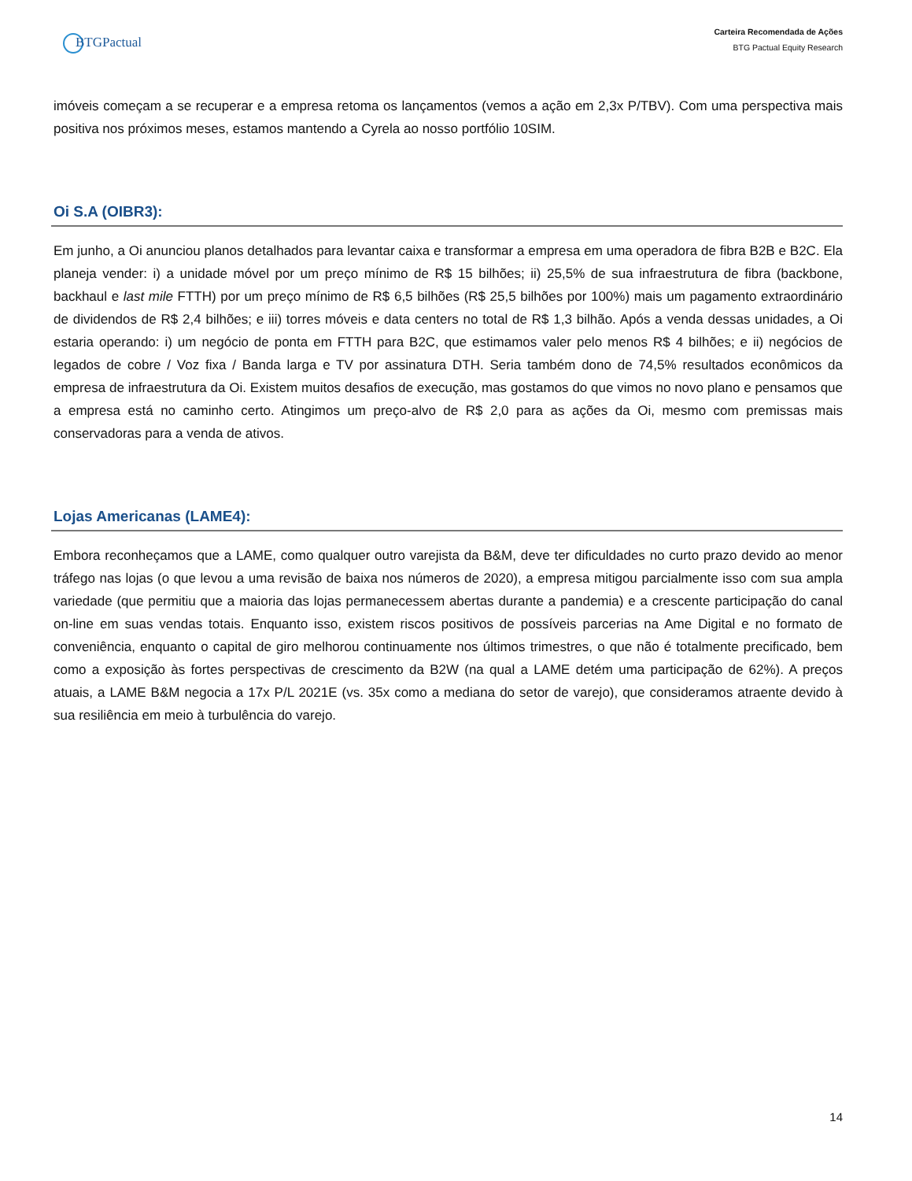BTGPactual
Carteira Recomendada de Ações
BTG Pactual Equity Research
imóveis começam a se recuperar e a empresa retoma os lançamentos (vemos a ação em 2,3x P/TBV). Com uma perspectiva mais positiva nos próximos meses, estamos mantendo a Cyrela ao nosso portfólio 10SIM.
Oi S.A (OIBR3):
Em junho, a Oi anunciou planos detalhados para levantar caixa e transformar a empresa em uma operadora de fibra B2B e B2C. Ela planeja vender: i) a unidade móvel por um preço mínimo de R$ 15 bilhões; ii) 25,5% de sua infraestrutura de fibra (backbone, backhaul e last mile FTTH) por um preço mínimo de R$ 6,5 bilhões (R$ 25,5 bilhões por 100%) mais um pagamento extraordinário de dividendos de R$ 2,4 bilhões; e iii) torres móveis e data centers no total de R$ 1,3 bilhão. Após a venda dessas unidades, a Oi estaria operando: i) um negócio de ponta em FTTH para B2C, que estimamos valer pelo menos R$ 4 bilhões; e ii) negócios de legados de cobre / Voz fixa / Banda larga e TV por assinatura DTH. Seria também dono de 74,5% resultados econômicos da empresa de infraestrutura da Oi. Existem muitos desafios de execução, mas gostamos do que vimos no novo plano e pensamos que a empresa está no caminho certo. Atingimos um preço-alvo de R$ 2,0 para as ações da Oi, mesmo com premissas mais conservadoras para a venda de ativos.
Lojas Americanas (LAME4):
Embora reconheçamos que a LAME, como qualquer outro varejista da B&M, deve ter dificuldades no curto prazo devido ao menor tráfego nas lojas (o que levou a uma revisão de baixa nos números de 2020), a empresa mitigou parcialmente isso com sua ampla variedade (que permitiu que a maioria das lojas permanecessem abertas durante a pandemia) e a crescente participação do canal on-line em suas vendas totais. Enquanto isso, existem riscos positivos de possíveis parcerias na Ame Digital e no formato de conveniência, enquanto o capital de giro melhorou continuamente nos últimos trimestres, o que não é totalmente precificado, bem como a exposição às fortes perspectivas de crescimento da B2W (na qual a LAME detém uma participação de 62%). A preços atuais, a LAME B&M negocia a 17x P/L 2021E (vs. 35x como a mediana do setor de varejo), que consideramos atraente devido à sua resiliência em meio à turbulência do varejo.
14